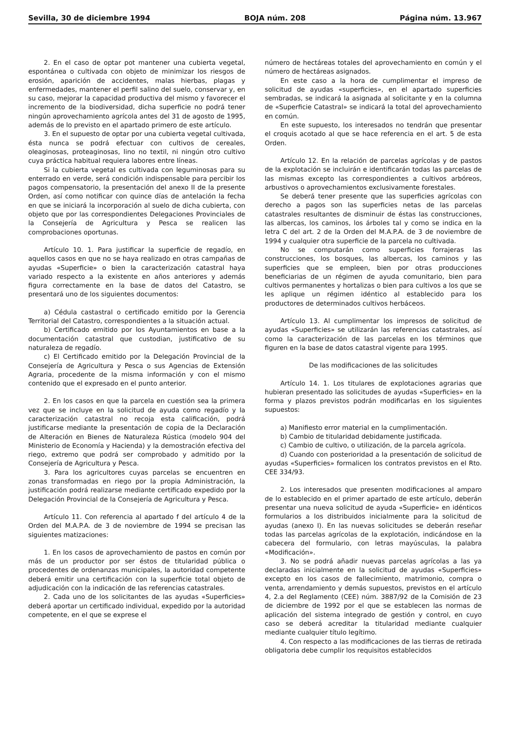Sevilla, 30 de diciembre 1994 BOJA núm. 208 Página núm. 13.967
2. En el caso de optar pot mantener una cubierta vegetal, espontánea o cultivada con objeto de minimizar los riesgos de erosión, aparición de accidentes, malas hierbas, plagas y enfermedades, mantener el perfil salino del suelo, conservar y, en su caso, mejorar la capacidad productiva del mismo y favorecer el incremento de la biodiversidad, dicha superficie no podrá tener ningún aprovechamiento agrícola antes del 31 de agosto de 1995, además de lo previsto en el apartado primero de este artículo.
3. En el supuesto de optar por una cubierta vegetal cultivada, ésta nunca se podrá efectuar con cultivos de cereales, oleaginosas, proteaginosas, lino no textil, ni ningún otro cultivo cuya práctica habitual requiera labores entre líneas.
Si la cubierta vegetal es cultivada con leguminosas para su enterrado en verde, será condición indispensable para percibir los pagos compensatorio, la presentación del anexo II de la presente Orden, así como notificar con quince días de antelación la fecha en que se iniciará la incorporación al suelo de dicha cubierta, con objeto que por las correspondientes Delegaciones Provinciales de la Consejería de Agricultura y Pesca se realicen las comprobaciones oportunas.
Artículo 10. 1. Para justificar la superficie de regadío, en aquellos casos en que no se haya realizado en otras campañas de ayudas «Superficie» o bien la caracterización catastral haya variado respecto a la existente en años anteriores y además figura correctamente en la base de datos del Catastro, se presentará uno de los siguientes documentos:
a) Cédula castastral o certificado emitido por la Gerencia Territorial del Catastro, correspondientes a la situación actual.
b) Certificado emitido por los Ayuntamientos en base a la documentación catastral que custodian, justificativo de su naturaleza de regadío.
c) El Certificado emitido por la Delegación Provincial de la Consejería de Agricultura y Pesca o sus Agencias de Extensión Agraria, procedente de la misma información y con el mismo contenido que el expresado en el punto anterior.
2. En los casos en que la parcela en cuestión sea la primera vez que se incluye en la solicitud de ayuda como regadío y la caracterización catastral no recoja esta calificación, podrá justificarse mediante la presentación de copia de la Declaración de Alteración en Bienes de Naturaleza Rústica (modelo 904 del Ministerio de Economía y Hacienda) y la demostración efectiva del riego, extremo que podrá ser comprobado y admitido por la Consejería de Agricultura y Pesca.
3. Para los agricultores cuyas parcelas se encuentren en zonas transformadas en riego por la propia Administración, la justificación podrá realizarse mediante certificado expedido por la Delegación Provincial de la Consejería de Agricultura y Pesca.
Artículo 11. Con referencia al apartado f del artículo 4 de la Orden del M.A.P.A. de 3 de noviembre de 1994 se precisan las siguientes matizaciones:
1. En los casos de aprovechamiento de pastos en común por más de un productor por ser éstos de titularidad pública o procedentes de ordenanzas municipales, la autoridad competente deberá emitir una certificación con la superficie total objeto de adjudicación con la indicación de las referencias catastrales.
2. Cada uno de los solicitantes de las ayudas «Superficies» deberá aportar un certificado individual, expedido por la autoridad competente, en el que se exprese el
número de hectáreas totales del aprovechamiento en común y el número de hectáreas asignados.
En este caso a la hora de cumplimentar el impreso de solicitud de ayudas «superficies», en el apartado superficies sembradas, se indicará la asignada al solicitante y en la columna de «Superficie Catastral» se indicará la total del aprovechamiento en común.
En este supuesto, los interesados no tendrán que presentar el croquis acotado al que se hace referencia en el art. 5 de esta Orden.
Artículo 12. En la relación de parcelas agrícolas y de pastos de la explotación se incluirán e identificarán todas las parcelas de las mismas excepto las correspondientes a cultivos arbóreos, arbustivos o aprovechamientos exclusivamente forestales.
Se deberá tener presente que las superficies agrícolas con derecho a pagos son las superficies netas de las parcelas catastrales resultantes de disminuir de éstas las construcciones, las albercas, los caminos, los árboles tal y como se indica en la letra C del art. 2 de la Orden del M.A.P.A. de 3 de noviembre de 1994 y cualquier otra superficie de la parcela no cultivada.
No se computarán como superficies forrajeras las construcciones, los bosques, las albercas, los caminos y las superficies que se empleen, bien por otras producciones beneficiarias de un régimen de ayuda comunitario, bien para cultivos permanentes y hortalizas o bien para cultivos a los que se les aplique un régimen idéntico al establecido para los productores de determinados cultivos herbáceos.
Artículo 13. Al cumplimentar los impresos de solicitud de ayudas «Superficies» se utilizarán las referencias catastrales, así como la caracterización de las parcelas en los términos que figuren en la base de datos catastral vigente para 1995.
De las modificaciones de las solicitudes
Artículo 14. 1. Los titulares de explotaciones agrarias que hubieran presentado las solicitudes de ayudas «Superficies» en la forma y plazos previstos podrán modificarlas en los siguientes supuestos:
a) Manifiesto error material en la cumplimentación.
b) Cambio de titularidad debidamente justificada.
c) Cambio de cultivo, o utilización, de la parcela agrícola.
d) Cuando con posterioridad a la presentación de solicitud de ayudas «Superficies» formalicen los contratos previstos en el Rto. CEE 334/93.
2. Los interesados que presenten modificaciones al amparo de lo establecido en el primer apartado de este artículo, deberán presentar una nueva solicitud de ayuda «Superficie» en idénticos formularios a los distribuidos inicialmente para la solicitud de ayudas (anexo I). En las nuevas solicitudes se deberán reseñar todas las parcelas agrícolas de la explotación, indicándose en la cabecera del formulario, con letras mayúsculas, la palabra «Modificación».
3. No se podrá añadir nuevas parcelas agrícolas a las ya declaradas inicialmente en la solicitud de ayudas «Superficies» excepto en los casos de fallecimiento, matrimonio, compra o venta, arrendamiento y demás supuestos, previstos en el artículo 4, 2.a del Reglamento (CEE) núm. 3887/92 de la Comisión de 23 de diciembre de 1992 por el que se establecen las normas de aplicación del sistema integrado de gestión y control, en cuyo caso se deberá acreditar la titularidad mediante cualquier mediante cualquier título legítimo.
4. Con respecto a las modificaciones de las tierras de retirada obligatoria debe cumplir los requisitos establecidos